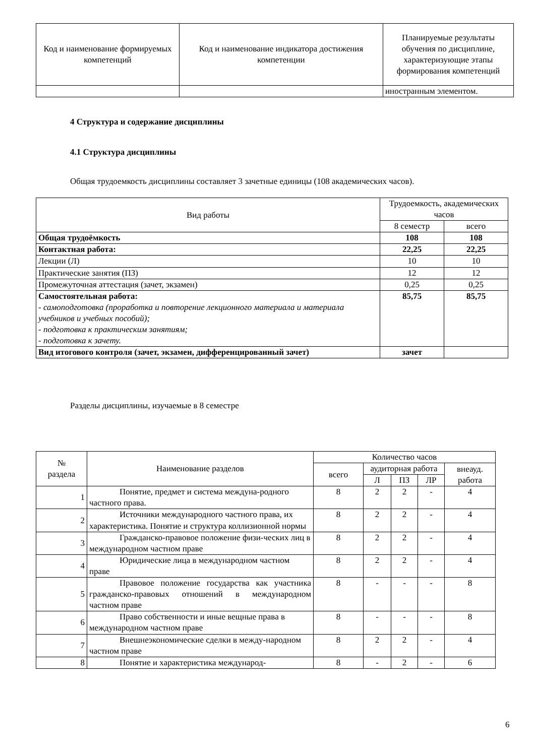| Код и наименование формируемых компетенций | Код и наименование индикатора достижения компетенции | Планируемые результаты обучения по дисциплине, характеризующие этапы формирования компетенций |
| --- | --- | --- |
| | | иностранным элементом. |
4 Структура и содержание дисциплины
4.1 Структура дисциплины
Общая трудоемкость дисциплины составляет 3 зачетные единицы (108 академических часов).
| Вид работы | Трудоемкость, академических часов | |
| --- | --- | --- |
| | 8 семестр | всего |
| Общая трудоёмкость | 108 | 108 |
| Контактная работа: | 22,25 | 22,25 |
| Лекции (Л) | 10 | 10 |
| Практические занятия (ПЗ) | 12 | 12 |
| Промежуточная аттестация (зачет, экзамен) | 0,25 | 0,25 |
| Самостоятельная работа: - самоподготовка (проработка и повторение лекционного материала и материала учебников и учебных пособий); - подготовка к практическим занятиям; - подготовка к зачету. | 85,75 | 85,75 |
| Вид итогового контроля (зачет, экзамен, дифференцированный зачет) | зачет | |
Разделы дисциплины, изучаемые в 8 семестре
| № раздела | Наименование разделов | Количество часов | | | | |
| --- | --- | --- | --- | --- | --- | --- |
| | | всего | аудиторная работа | | | внеауд. работа |
| | | | Л | ПЗ | ЛР | |
| 1 | Понятие, предмет и система междуна-родного частного права. | 8 | 2 | 2 | - | 4 |
| 2 | Источники международного частного права, их характеристика. Понятие и структура коллизионной нормы | 8 | 2 | 2 | - | 4 |
| 3 | Гражданско-правовое положение физи-ческих лиц в международном частном праве | 8 | 2 | 2 | - | 4 |
| 4 | Юридические лица в международном частном праве | 8 | 2 | 2 | - | 4 |
| 5 | Правовое положение государства как участника гражданско-правовых отношений в международном частном праве | 8 | - | - | - | 8 |
| 6 | Право собственности и иные вещные права в международном частном праве | 8 | - | - | - | 8 |
| 7 | Внешнеэкономические сделки в между-народном частном праве | 8 | 2 | 2 | - | 4 |
| 8 | Понятие и характеристика международ- | 8 | - | 2 | - | 6 |
6